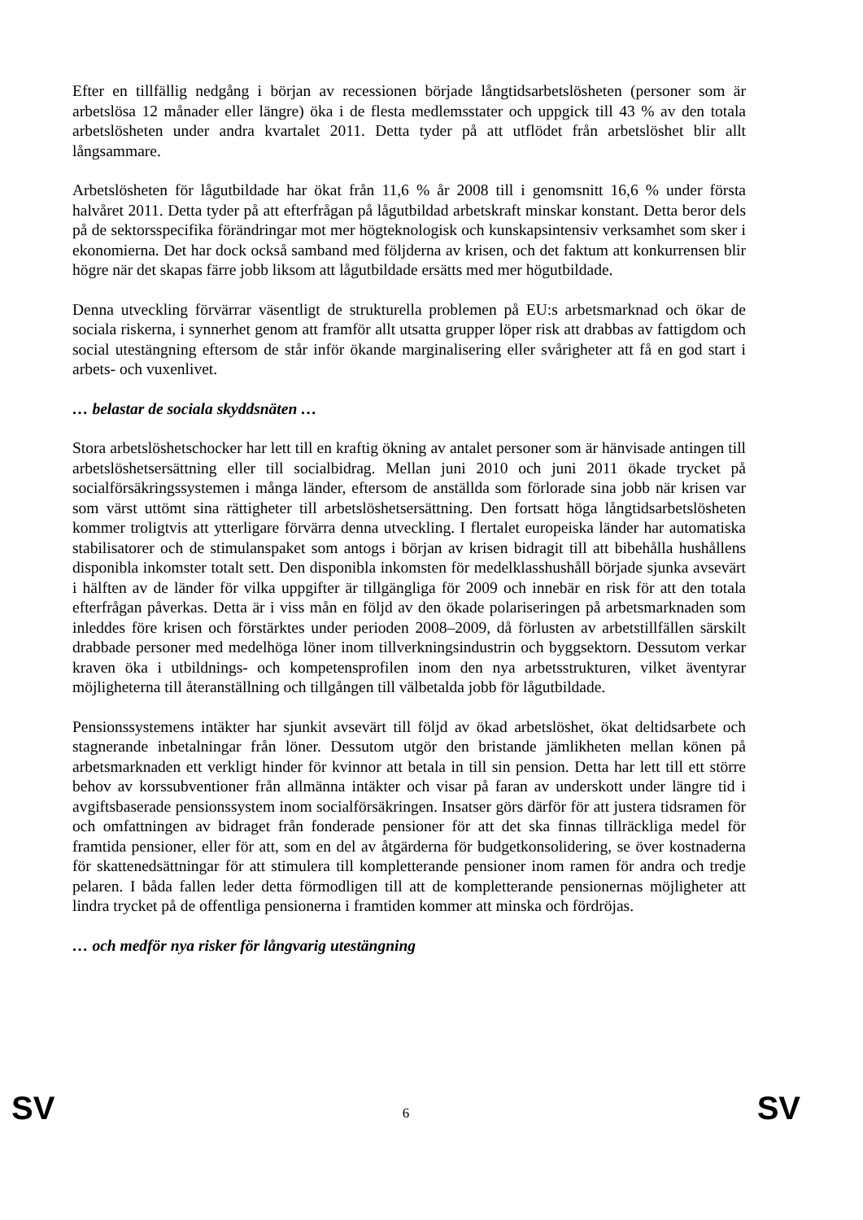Efter en tillfällig nedgång i början av recessionen började långtidsarbetslösheten (personer som är arbetslösa 12 månader eller längre) öka i de flesta medlemsstater och uppgick till 43 % av den totala arbetslösheten under andra kvartalet 2011. Detta tyder på att utflödet från arbetslöshet blir allt långsammare.
Arbetslösheten för lågutbildade har ökat från 11,6 % år 2008 till i genomsnitt 16,6 % under första halvåret 2011. Detta tyder på att efterfrågan på lågutbildad arbetskraft minskar konstant. Detta beror dels på de sektorsspecifika förändringar mot mer högteknologisk och kunskapsintensiv verksamhet som sker i ekonomierna. Det har dock också samband med följderna av krisen, och det faktum att konkurrensen blir högre när det skapas färre jobb liksom att lågutbildade ersätts med mer högutbildade.
Denna utveckling förvärrar väsentligt de strukturella problemen på EU:s arbetsmarknad och ökar de sociala riskerna, i synnerhet genom att framför allt utsatta grupper löper risk att drabbas av fattigdom och social utestängning eftersom de står inför ökande marginalisering eller svårigheter att få en god start i arbets- och vuxenlivet.
… belastar de sociala skyddsnäten …
Stora arbetslöshetschocker har lett till en kraftig ökning av antalet personer som är hänvisade antingen till arbetslöshetsersättning eller till socialbidrag. Mellan juni 2010 och juni 2011 ökade trycket på socialförsäkringssystemen i många länder, eftersom de anställda som förlorade sina jobb när krisen var som värst uttömt sina rättigheter till arbetslöshetsersättning. Den fortsatt höga långtidsarbetslösheten kommer troligtvis att ytterligare förvärra denna utveckling. I flertalet europeiska länder har automatiska stabilisatorer och de stimulanspaket som antogs i början av krisen bidragit till att bibehålla hushållens disponibla inkomster totalt sett. Den disponibla inkomsten för medelklasshushåll började sjunka avsevärt i hälften av de länder för vilka uppgifter är tillgängliga för 2009 och innebär en risk för att den totala efterfrågan påverkas. Detta är i viss mån en följd av den ökade polariseringen på arbetsmarknaden som inleddes före krisen och förstärktes under perioden 2008–2009, då förlusten av arbetstillfällen särskilt drabbade personer med medelhöga löner inom tillverkningsindustrin och byggsektorn. Dessutom verkar kraven öka i utbildnings- och kompetensprofilen inom den nya arbetsstrukturen, vilket äventyrar möjligheterna till återanställning och tillgången till välbetalda jobb för lågutbildade.
Pensionssystemens intäkter har sjunkit avsevärt till följd av ökad arbetslöshet, ökat deltidsarbete och stagnerande inbetalningar från löner. Dessutom utgör den bristande jämlikheten mellan könen på arbetsmarknaden ett verkligt hinder för kvinnor att betala in till sin pension. Detta har lett till ett större behov av korssubventioner från allmänna intäkter och visar på faran av underskott under längre tid i avgiftsbaserade pensionssystem inom socialförsäkringen. Insatser görs därför för att justera tidsramen för och omfattningen av bidraget från fonderade pensioner för att det ska finnas tillräckliga medel för framtida pensioner, eller för att, som en del av åtgärderna för budgetkonsolidering, se över kostnaderna för skattenedsättningar för att stimulera till kompletterande pensioner inom ramen för andra och tredje pelaren. I båda fallen leder detta förmodligen till att de kompletterande pensionernas möjligheter att lindra trycket på de offentliga pensionerna i framtiden kommer att minska och fördröjas.
… och medför nya risker för långvarig utestängning
SV 6 SV